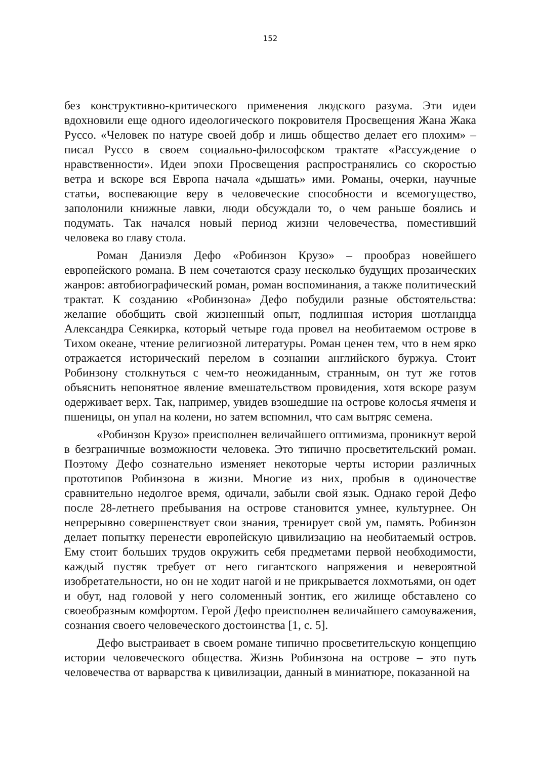152
без конструктивно-критического применения людского разума. Эти идеи вдохновили еще одного идеологического покровителя Просвещения Жана Жака Руссо. «Человек по натуре своей добр и лишь общество делает его плохим» – писал Руссо в своем социально-философском трактате «Рассуждение о нравственности». Идеи эпохи Просвещения распространялись со скоростью ветра и вскоре вся Европа начала «дышать» ими. Романы, очерки, научные статьи, воспевающие веру в человеческие способности и всемогущество, заполонили книжные лавки, люди обсуждали то, о чем раньше боялись и подумать. Так начался новый период жизни человечества, поместивший человека во главу стола.
Роман Даниэля Дефо «Робинзон Крузо» – прообраз новейшего европейского романа. В нем сочетаются сразу несколько будущих прозаических жанров: автобиографический роман, роман воспоминания, а также политический трактат. К созданию «Робинзона» Дефо побудили разные обстоятельства: желание обобщить свой жизненный опыт, подлинная история шотландца Александра Сеякирка, который четыре года провел на необитаемом острове в Тихом океане, чтение религиозной литературы. Роман ценен тем, что в нем ярко отражается исторический перелом в сознании английского буржуа. Стоит Робинзону столкнуться с чем-то неожиданным, странным, он тут же готов объяснить непонятное явление вмешательством провидения, хотя вскоре разум одерживает верх. Так, например, увидев взошедшие на острове колосья ячменя и пшеницы, он упал на колени, но затем вспомнил, что сам вытряс семена.
«Робинзон Крузо» преисполнен величайшего оптимизма, проникнут верой в безграничные возможности человека. Это типично просветительский роман. Поэтому Дефо сознательно изменяет некоторые черты истории различных прототипов Робинзона в жизни. Многие из них, пробыв в одиночестве сравнительно недолгое время, одичали, забыли свой язык. Однако герой Дефо после 28-летнего пребывания на острове становится умнее, культурнее. Он непрерывно совершенствует свои знания, тренирует свой ум, память. Робинзон делает попытку перенести европейскую цивилизацию на необитаемый остров. Ему стоит больших трудов окружить себя предметами первой необходимости, каждый пустяк требует от него гигантского напряжения и невероятной изобретательности, но он не ходит нагой и не прикрывается лохмотьями, он одет и обут, над головой у него соломенный зонтик, его жилище обставлено со своеобразным комфортом. Герой Дефо преисполнен величайшего самоуважения, сознания своего человеческого достоинства [1, с. 5].
Дефо выстраивает в своем романе типично просветительскую концепцию истории человеческого общества. Жизнь Робинзона на острове – это путь человечества от варварства к цивилизации, данный в миниатюре, показанной на